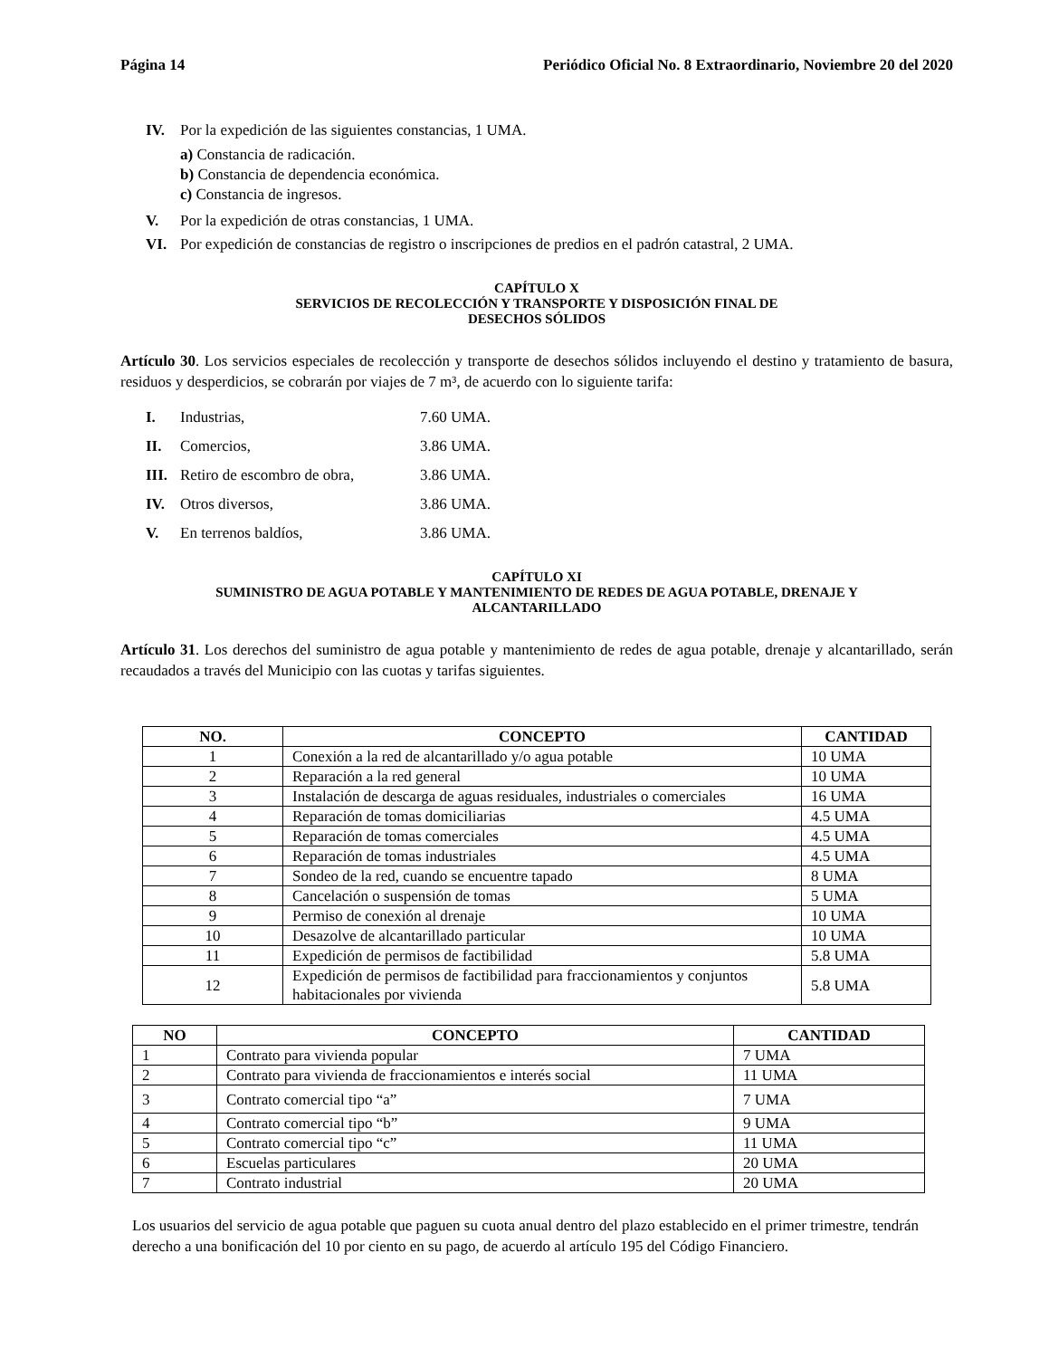Página 14 Periódico Oficial No. 8 Extraordinario, Noviembre 20 del 2020
IV. Por la expedición de las siguientes constancias, 1 UMA.
a) Constancia de radicación.
b) Constancia de dependencia económica.
c) Constancia de ingresos.
V. Por la expedición de otras constancias, 1 UMA.
VI. Por expedición de constancias de registro o inscripciones de predios en el padrón catastral, 2 UMA.
CAPÍTULO X
SERVICIOS DE RECOLECCIÓN Y TRANSPORTE Y DISPOSICIÓN FINAL DE
DESECHOS SÓLIDOS
Artículo 30. Los servicios especiales de recolección y transporte de desechos sólidos incluyendo el destino y tratamiento de basura, residuos y desperdicios, se cobrarán por viajes de 7 m³, de acuerdo con lo siguiente tarifa:
I. Industrias, 7.60 UMA.
II. Comercios, 3.86 UMA.
III. Retiro de escombro de obra, 3.86 UMA.
IV. Otros diversos, 3.86 UMA.
V. En terrenos baldíos, 3.86 UMA.
CAPÍTULO XI
SUMINISTRO DE AGUA POTABLE Y MANTENIMIENTO DE REDES DE AGUA POTABLE, DRENAJE Y
ALCANTARILLADO
Artículo 31. Los derechos del suministro de agua potable y mantenimiento de redes de agua potable, drenaje y alcantarillado, serán recaudados a través del Municipio con las cuotas y tarifas siguientes.
| NO. | CONCEPTO | CANTIDAD |
| --- | --- | --- |
| 1 | Conexión a la red de alcantarillado y/o agua potable | 10 UMA |
| 2 | Reparación a la red general | 10 UMA |
| 3 | Instalación de descarga de aguas residuales, industriales o comerciales | 16 UMA |
| 4 | Reparación de tomas domiciliarias | 4.5 UMA |
| 5 | Reparación de tomas comerciales | 4.5 UMA |
| 6 | Reparación de tomas industriales | 4.5 UMA |
| 7 | Sondeo de la red, cuando se encuentre tapado | 8 UMA |
| 8 | Cancelación o suspensión de tomas | 5 UMA |
| 9 | Permiso de conexión al drenaje | 10 UMA |
| 10 | Desazolve de alcantarillado particular | 10 UMA |
| 11 | Expedición de permisos de factibilidad | 5.8 UMA |
| 12 | Expedición de permisos de factibilidad para fraccionamientos y conjuntos habitacionales por vivienda | 5.8 UMA |
| NO | CONCEPTO | CANTIDAD |
| --- | --- | --- |
| 1 | Contrato para vivienda popular | 7 UMA |
| 2 | Contrato para vivienda de fraccionamientos e interés social | 11 UMA |
| 3 | Contrato comercial tipo “a” | 7 UMA |
| 4 | Contrato comercial tipo “b” | 9 UMA |
| 5 | Contrato comercial tipo “c” | 11 UMA |
| 6 | Escuelas particulares | 20 UMA |
| 7 | Contrato industrial | 20 UMA |
Los usuarios del servicio de agua potable que paguen su cuota anual dentro del plazo establecido en el primer trimestre, tendrán derecho a una bonificación del 10 por ciento en su pago, de acuerdo al artículo 195 del Código Financiero.